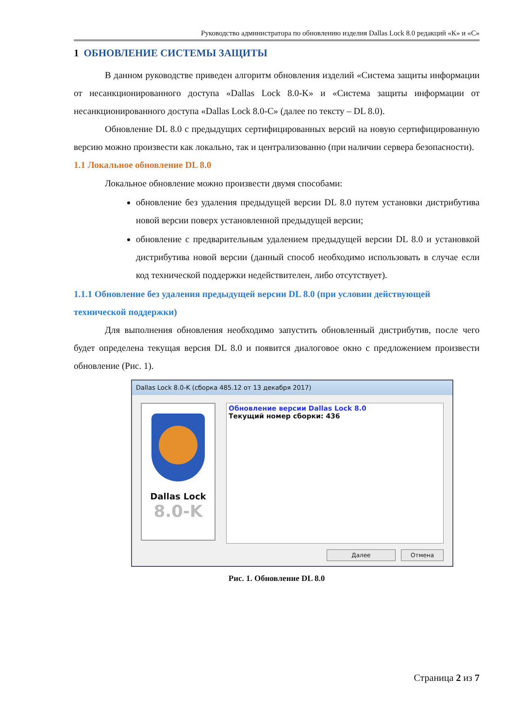Руководство администратора по обновлению изделия Dallas Lock 8.0 редакций «К» и «С»
1 ОБНОВЛЕНИЕ СИСТЕМЫ ЗАЩИТЫ
В данном руководстве приведен алгоритм обновления изделий «Система защиты информации от несанкционированного доступа «Dallas Lock 8.0-K» и «Система защиты информации от несанкционированного доступа «Dallas Lock 8.0-C» (далее по тексту – DL 8.0).
Обновление DL 8.0 с предыдущих сертифицированных версий на новую сертифицированную версию можно произвести как локально, так и централизованно (при наличии сервера безопасности).
1.1 Локальное обновление DL 8.0
Локальное обновление можно произвести двумя способами:
обновление без удаления предыдущей версии DL 8.0 путем установки дистрибутива новой версии поверх установленной предыдущей версии;
обновление с предварительным удалением предыдущей версии DL 8.0 и установкой дистрибутива новой версии (данный способ необходимо использовать в случае если код технической поддержки недействителен, либо отсутствует).
1.1.1 Обновление без удаления предыдущей версии DL 8.0 (при условии действующей технической поддержки)
Для выполнения обновления необходимо запустить обновленный дистрибутив, после чего будет определена текущая версия DL 8.0 и появится диалоговое окно с предложением произвести обновление (Рис. 1).
Dallas Lock 8.0-K (сборка 485.12 от 13 декабря 2017)
Dallas Lock
8.0-K
Обновление версии Dallas Lock 8.0
Текущий номер сборки: 436
Далее Отмена
Рис. 1. Обновление DL 8.0
Страница 2 из 7